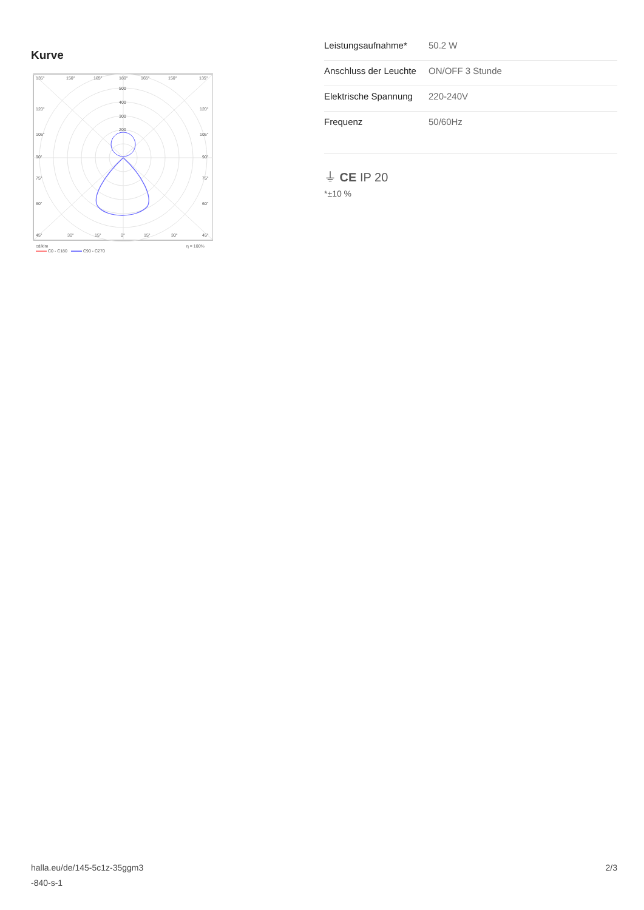Kurve
135°
150°
165°
180°
165°
150°
135°
500
400
300
200
120°
120°
105°
105°
90°
90°
75°
75°
60°
60°
45°
30°
15°
0°
15°
30°
45°
cd/klm
η = 100%
C0 - C180
C90 - C270
| Leistungsaufnahme* | 50.2 W |
| Anschluss der Leuchte | ON/OFF 3 Stunde |
| Elektrische Spannung | 220-240V |
| Frequenz | 50/60Hz |
⏚ CE IP 20
*±10 %
halla.eu/de/145-5c1z-35ggm3
-840-s-1
2/3